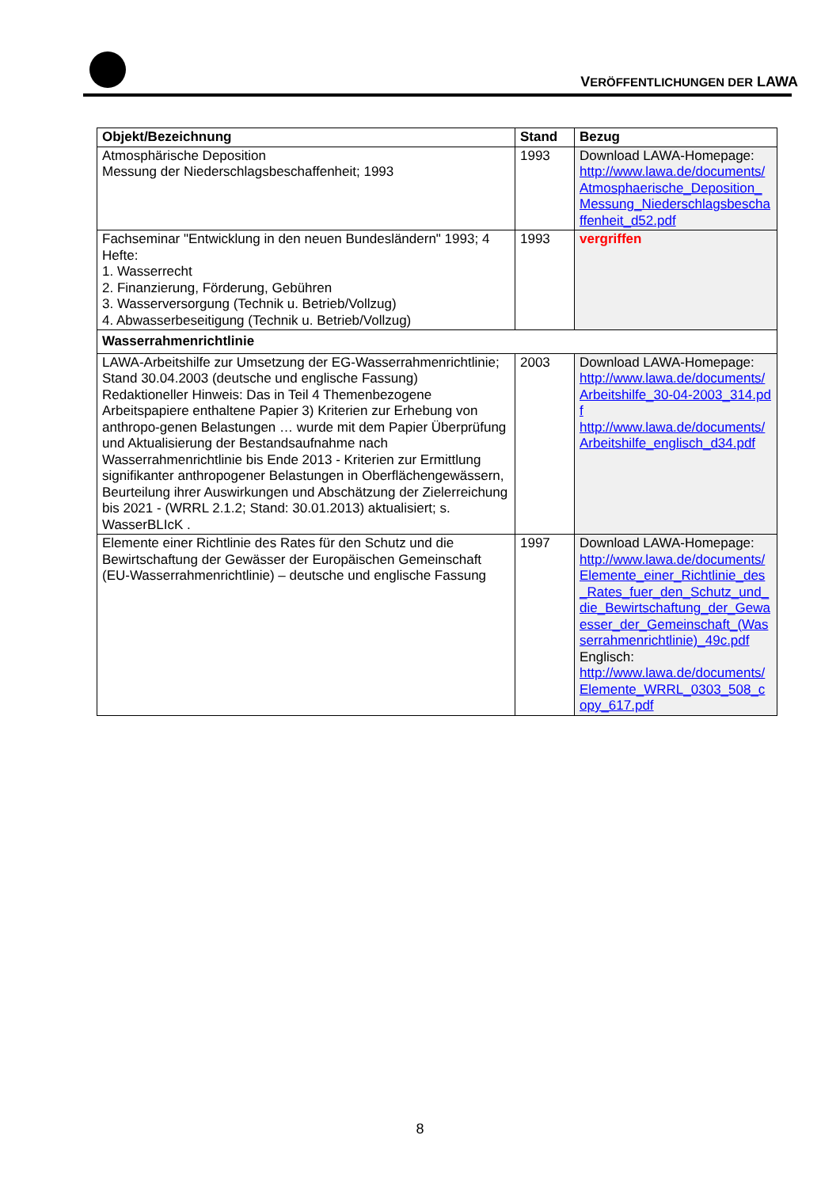VERÖFFENTLICHUNGEN DER LAWA
| Objekt/Bezeichnung | Stand | Bezug |
| --- | --- | --- |
| Atmosphärische Deposition Messung der Niederschlagsbeschaffenheit; 1993 | 1993 | Download LAWA-Homepage: http://www.lawa.de/documents/Atmosphaerische_Deposition_Messung_Niederschlagsbeschaffenheit_d52.pdf |
| Fachseminar "Entwicklung in den neuen Bundesländern" 1993; 4 Hefte: 1. Wasserrecht 2. Finanzierung, Förderung, Gebühren 3. Wasserversorgung (Technik u. Betrieb/Vollzug) 4. Abwasserbeseitigung (Technik u. Betrieb/Vollzug) | 1993 | vergriffen |
| Wasserrahmenrichtlinie | | |
| LAWA-Arbeitshilfe zur Umsetzung der EG-Wasserrahmenrichtlinie; Stand 30.04.2003 (deutsche und englische Fassung) Redaktioneller Hinweis: Das in Teil 4 Themenbezogene Arbeitspapiere enthaltene Papier 3) Kriterien zur Erhebung von anthropo-genen Belastungen … wurde mit dem Papier Überprüfung und Aktualisierung der Bestandsaufnahme nach Wasserrahmenrichtlinie bis Ende 2013 - Kriterien zur Ermittlung signifikanter anthropogener Belastungen in Oberflächengewässern, Beurteilung ihrer Auswirkungen und Abschätzung der Zielerreichung bis 2021 - (WRRL 2.1.2; Stand: 30.01.2013) aktualisiert; s. WasserBLIcK . | 2003 | Download LAWA-Homepage: http://www.lawa.de/documents/Arbeitshilfe_30-04-2003_314.pdf http://www.lawa.de/documents/Arbeitshilfe_englisch_d34.pdf |
| Elemente einer Richtlinie des Rates für den Schutz und die Bewirtschaftung der Gewässer der Europäischen Gemeinschaft (EU-Wasserrahmenrichtlinie) – deutsche und englische Fassung | 1997 | Download LAWA-Homepage: http://www.lawa.de/documents/Elemente_einer_Richtlinie_des_Rates_fuer_den_Schutz_und_die_Bewirtschaftung_der_Gewaesser_der_Gemeinschaft_(Wasserrahmenrichtlinie)_49c.pdf Englisch: http://www.lawa.de/documents/Elemente_WRRL_0303_508_copy_617.pdf |
8